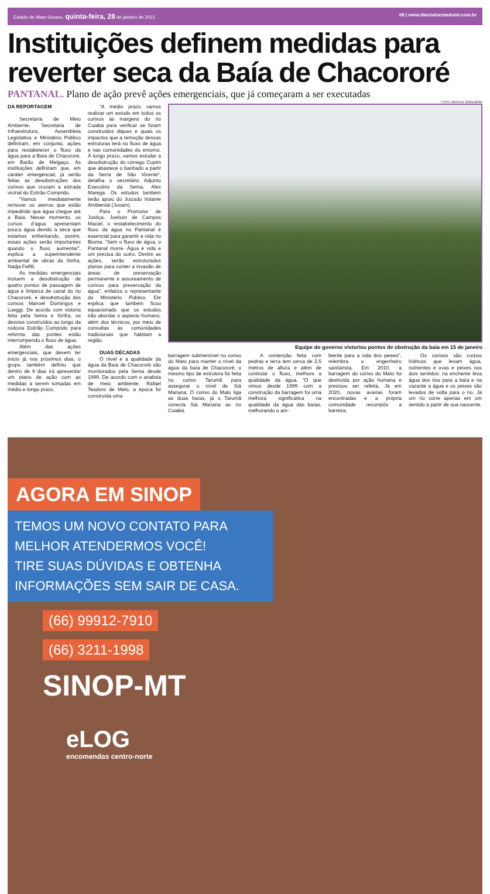Estado de Mato Grosso, quinta-feira, 28 de janeiro de 2021
08 | www.diariodoestadomt.com.br
Instituições definem medidas para reverter seca da Baía de Chacororé
PANTANAL. Plano de ação prevê ações emergenciais, que já começaram a ser executadas
FOTO: MARCOS VERGUEIRO
DA REPORTAGEM
Secretaria de Meio Ambiente, Secretaria de Infraestrutura, Assembleia Legislativa e Ministério Público definiram, em conjunto, ações para restabelecer o fluxo da água para a Baía de Chacororé, em Barão de Melgaço. As instituições definiram que, em caráter emergencial, já serão feitas as desobstruções dos corixos que cruzam a estrada vicinal do Estirão Comprido.
“Vamos imediatamente remover os aterros que estão impedindo que água chegue até a Baía. Nesse momento, os cursos d’agua apresentam pouca água devido à seca que estamos enfrentando, porém, essas ações serão importantes quando o fluxo aumentar”, explica a superintendente ambiental de obras da Sinfra, Nadja Felfili.
As medidas emergenciais incluem a desobstrução de quatro pontos de passagem de água e limpeza de canal do rio Chacororé, e desobstrução dos corixos Manoel Domingos e Lueggi. De acordo com vistoria feita pela Sema e Sinfra, os desvios construídos ao longo da rodovia Estirão Comprido para reforma das pontes estão interrompendo o fluxo de água.
Além das ações emergenciais, que devem ter início já nos próximos dias, o grupo também definiu que dentro de 9 dias irá apresentar um plano de ação com as medidas a serem tomadas em médio e longo prazo.
“A médio prazo vamos realizar um estudo em todos os corixos às margens do rio Cuiabá para verificar se foram construídos diques e quais os impactos que a remoção dessas estruturas terá no fluxo de água e nas comunidades do entorno. A longo prazo, vamos estudar a desobstrução do córrego Cupim que abastece o banhado a partir da Serra de São Vicente”, detalha o secretário Adjunto Executivo da Sema, Alex Marega. Os estudos também terão apoio do Juizado Volante Ambiental (Juvam).
Para o Promotor de Justiça, Joelson de Campos Maciel, o restabelecimento do fluxo da água no Pantanal é essencial para garantir a vida no Bioma. “Sem o fluxo de água, o Pantanal morre. Água é vida e um precisa do outro. Dentre as ações, serão estruturados planos para conter a invasão de áreas de preservação permanente e assoreamento de corixos para preservação da água”, enfatiza o representante do Ministério Público. Ele explica que também ficou equacionado que os estudos irão abordar o aspecto humano, além dos técnicos, por meio de consultas às comunidades tradicionais que habitam a região.
DUAS DÉCADAS
O nível e a qualidade da água da Baía de Chacororé são monitorados pela Sema desde 1999. De acordo com o analista de meio ambiente, Rafael Teodoro de Melo, a época foi construída uma
Equipe do governo vistoriou pontos de obstrução da baía em 15 de janeiro
barragem submersível no corixo do Mato para manter o nível da água da baía de Chacororé, o mesmo tipo de estrutura foi feita no corixo Tarumã para assegurar o nível de Siá Mariana. O corixo do Mato liga as duas baías, já o Tarumã conecta Siá Mariana ao rio Cuiabá.
A contenção feita com pedras e terra tem cerca de 2,5 metros de altura e além de controlar o fluxo, melhora a qualidade da água. “O que vimos desde 1999 com a construção da barragem foi uma melhora significativa na qualidade da água das baías, melhorando o am-
biente para a vida dos peixes”, relembra o engenheiro sanitarista. Em 2010, a barragem do corixo do Mato foi destruída por ação humana e precisou ser refeita. Já em 2020, novas avarias foram encontradas e a própria comunidade recompôs a barreira.
Os corixos são corpos hídricos que levam água, nutrientes e ovas e peixes nos dois sentidos: na enchente leva água dos rios para a baía e na vazante a água e os peixes são levados de volta para o rio. Já um rio corre apenas em um sentido a partir de sua nascente.
AGORA EM SINOP
TEMOS UM NOVO CONTATO PARA MELHOR ATENDERMOS VOCÊ!
TIRE SUAS DÚVIDAS E OBTENHA INFORMAÇÕES SEM SAIR DE CASA.
(66) 99912-7910
(66) 3211-1998
SINOP-MT
eLOG
encomendas centro-norte